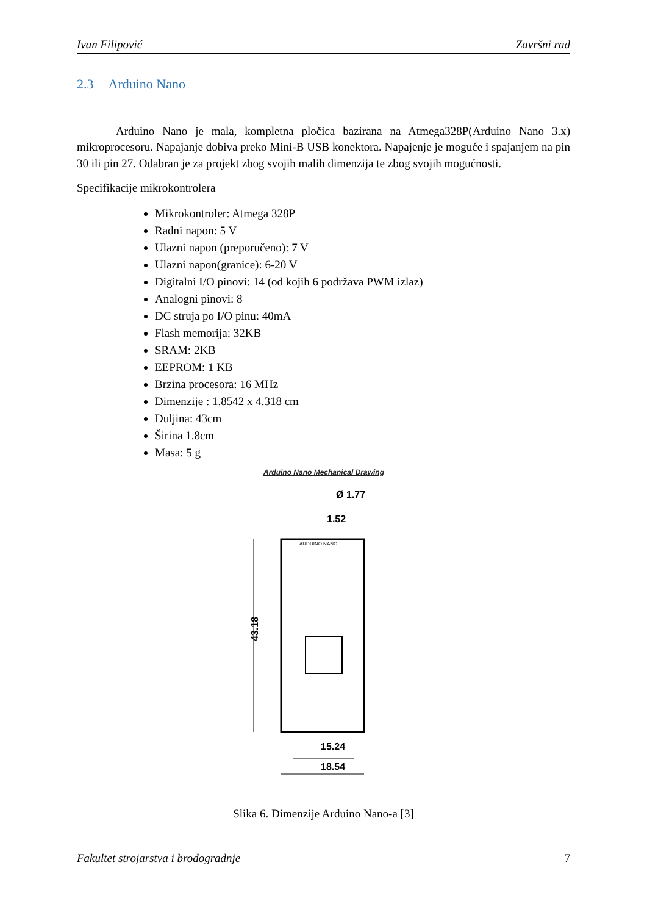Ivan Filipović Završni rad
2.3 Arduino Nano
Arduino Nano je mala, kompletna pločica bazirana na Atmega328P(Arduino Nano 3.x) mikroprocesoru. Napajanje dobiva preko Mini-B USB konektora. Napajenje je moguće i spajanjem na pin 30 ili pin 27. Odabran je za projekt zbog svojih malih dimenzija te zbog svojih mogućnosti.
Specifikacije mikrokontrolera
Mikrokontroler: Atmega 328P
Radni napon: 5 V
Ulazni napon (preporučeno): 7 V
Ulazni napon(granice): 6-20 V
Digitalni I/O pinovi: 14 (od kojih 6 podržava PWM izlaz)
Analogni pinovi: 8
DC struja po I/O pinu: 40mA
Flash memorija: 32KB
SRAM: 2KB
EEPROM: 1 KB
Brzina procesora: 16 MHz
Dimenzije : 1.8542 x 4.318 cm
Duljina: 43cm
Širina 1.8cm
Masa: 5 g
Arduino Nano Mechanical Drawing
Ø 1.77
1.52
43.18
ARDUINO NANO
15.24
18.54
Slika 6. Dimenzije Arduino Nano-a [3]
Fakultet strojarstva i brodogradnje 7